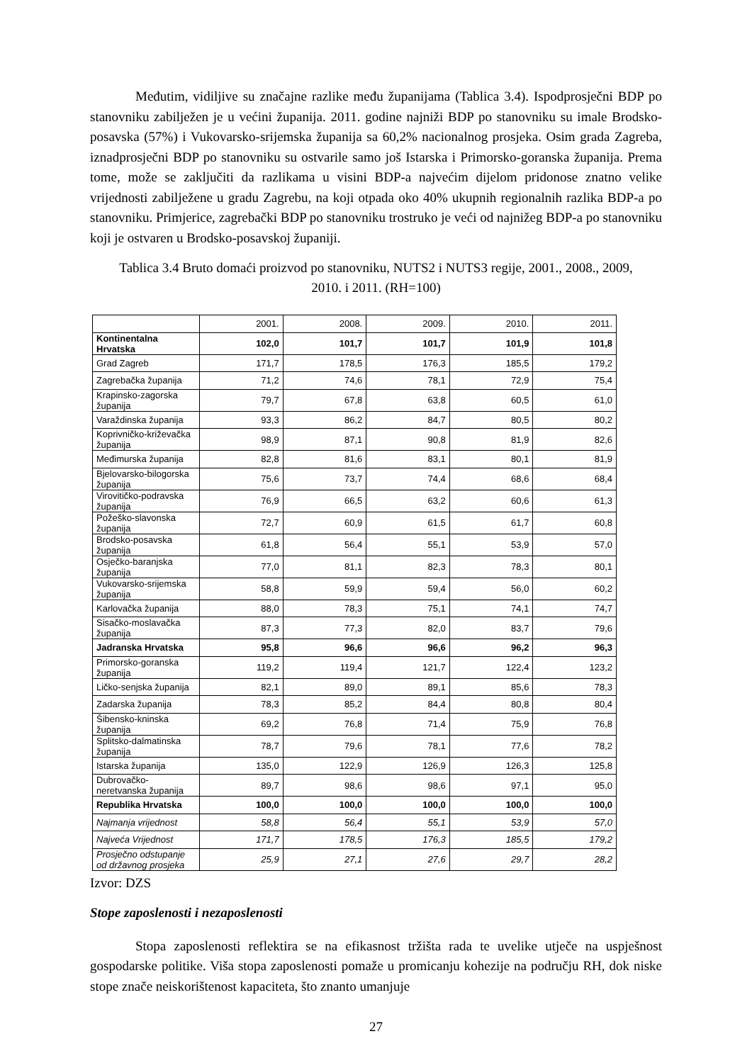Međutim, vidiljive su značajne razlike među županijama (Tablica 3.4). Ispodprosječni BDP po stanovniku zabilježen je u većini županija. 2011. godine najniži BDP po stanovniku su imale Brodsko-posavska (57%) i Vukovarsko-srijemska županija sa 60,2% nacionalnog prosjeka. Osim grada Zagreba, iznadprosječni BDP po stanovniku su ostvarile samo još Istarska i Primorsko-goranska županija. Prema tome, može se zaključiti da razlikama u visini BDP-a najvećim dijelom pridonose znatno velike vrijednosti zabilježene u gradu Zagrebu, na koji otpada oko 40% ukupnih regionalnih razlika BDP-a po stanovniku. Primjerice, zagrebački BDP po stanovniku trostruko je veći od najnižeg BDP-a po stanovniku koji je ostvaren u Brodsko-posavskoj županiji.
Tablica 3.4 Bruto domaći proizvod po stanovniku, NUTS2 i NUTS3 regije, 2001., 2008., 2009, 2010. i 2011. (RH=100)
| | 2001. | 2008. | 2009. | 2010. | 2011. |
| --- | --- | --- | --- | --- | --- |
| Kontinentalna Hrvatska | 102,0 | 101,7 | 101,7 | 101,9 | 101,8 |
| Grad Zagreb | 171,7 | 178,5 | 176,3 | 185,5 | 179,2 |
| Zagrebačka županija | 71,2 | 74,6 | 78,1 | 72,9 | 75,4 |
| Krapinsko-zagorska županija | 79,7 | 67,8 | 63,8 | 60,5 | 61,0 |
| Varaždinska županija | 93,3 | 86,2 | 84,7 | 80,5 | 80,2 |
| Koprivničko-križevačka županija | 98,9 | 87,1 | 90,8 | 81,9 | 82,6 |
| Međimurska županija | 82,8 | 81,6 | 83,1 | 80,1 | 81,9 |
| Bjelovarsko-bilogorska županija | 75,6 | 73,7 | 74,4 | 68,6 | 68,4 |
| Virovitičko-podravska županija | 76,9 | 66,5 | 63,2 | 60,6 | 61,3 |
| Požeško-slavonska županija | 72,7 | 60,9 | 61,5 | 61,7 | 60,8 |
| Brodsko-posavska županija | 61,8 | 56,4 | 55,1 | 53,9 | 57,0 |
| Osječko-baranjska županija | 77,0 | 81,1 | 82,3 | 78,3 | 80,1 |
| Vukovarsko-srijemska županija | 58,8 | 59,9 | 59,4 | 56,0 | 60,2 |
| Karlovačka županija | 88,0 | 78,3 | 75,1 | 74,1 | 74,7 |
| Sisačko-moslavačka županija | 87,3 | 77,3 | 82,0 | 83,7 | 79,6 |
| Jadranska Hrvatska | 95,8 | 96,6 | 96,6 | 96,2 | 96,3 |
| Primorsko-goranska županija | 119,2 | 119,4 | 121,7 | 122,4 | 123,2 |
| Ličko-senjska županija | 82,1 | 89,0 | 89,1 | 85,6 | 78,3 |
| Zadarska županija | 78,3 | 85,2 | 84,4 | 80,8 | 80,4 |
| Šibensko-kninska županija | 69,2 | 76,8 | 71,4 | 75,9 | 76,8 |
| Splitsko-dalmatinska županija | 78,7 | 79,6 | 78,1 | 77,6 | 78,2 |
| Istarska županija | 135,0 | 122,9 | 126,9 | 126,3 | 125,8 |
| Dubrovačko-neretvanska županija | 89,7 | 98,6 | 98,6 | 97,1 | 95,0 |
| Republika Hrvatska | 100,0 | 100,0 | 100,0 | 100,0 | 100,0 |
| Najmanja vrijednost | 58,8 | 56,4 | 55,1 | 53,9 | 57,0 |
| Najveća Vrijednost | 171,7 | 178,5 | 176,3 | 185,5 | 179,2 |
| Prosječno odstupanje od državnog prosjeka | 25,9 | 27,1 | 27,6 | 29,7 | 28,2 |
Izvor: DZS
Stope zaposlenosti i nezaposlenosti
Stopa zaposlenosti reflektira se na efikasnost tržišta rada te uvelike utječe na uspješnost gospodarske politike. Viša stopa zaposlenosti pomaže u promicanju kohezije na području RH, dok niske stope znače neiskorištenost kapaciteta, što znanto umanjuje
27